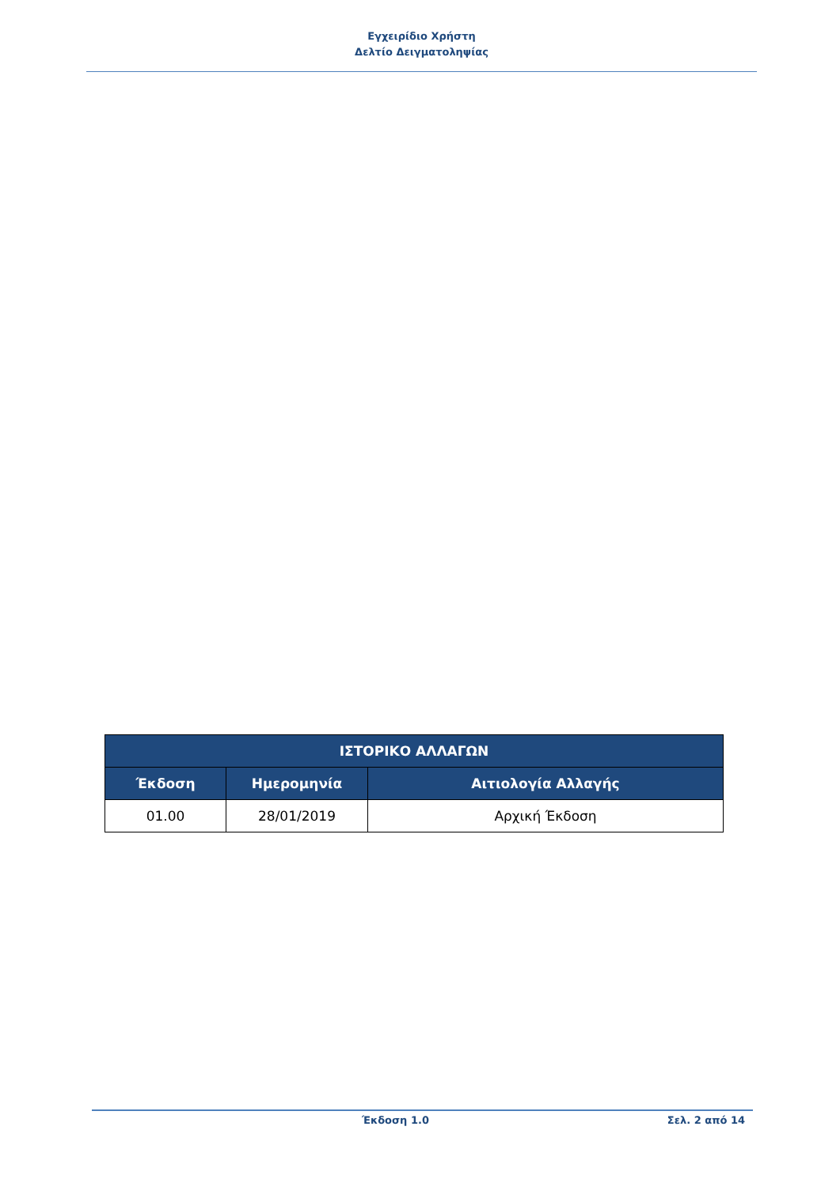Εγχειρίδιο Χρήστη
Δελτίο Δειγματοληψίας
| ΙΣΤΟΡΙΚΟ ΑΛΛΑΓΩΝ | | |
| --- | --- | --- |
| Έκδοση | Ημερομηνία | Αιτιολογία Αλλαγής |
| 01.00 | 28/01/2019 | Αρχική Έκδοση |
Έκδοση 1.0 Σελ. 2 από 14